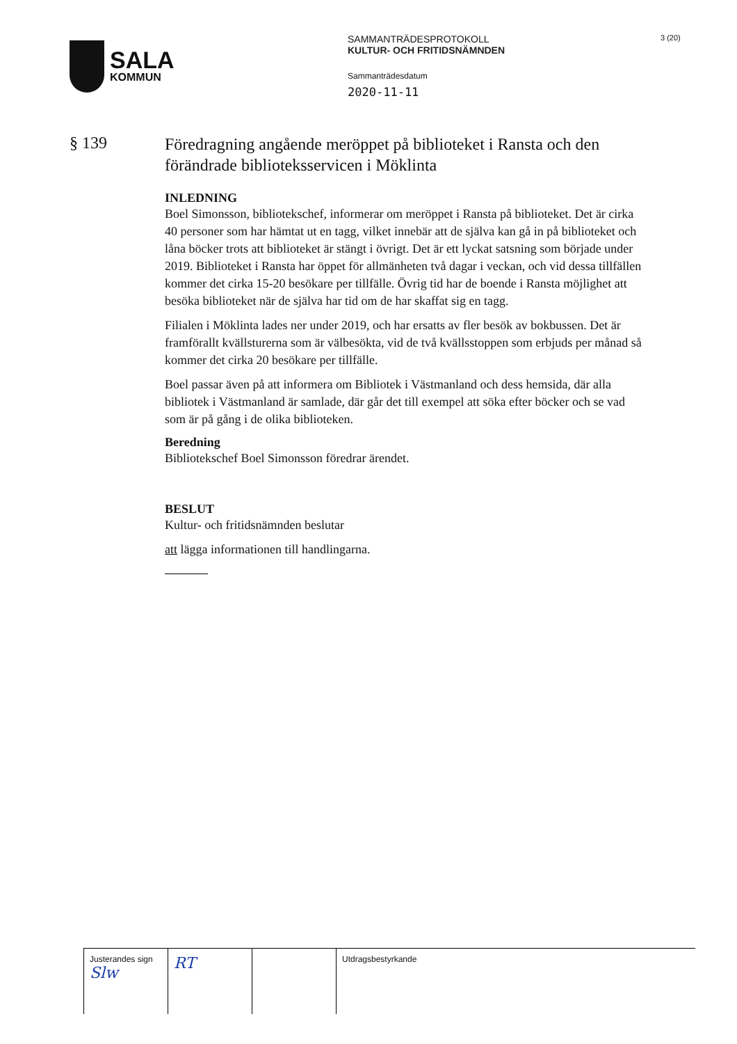SALA
KOMMUN
SAMMANTRÄDESPROTOKOLL
KULTUR- OCH FRITIDSNÄMNDEN
Sammanträdesdatum
2020-11-11
3 (20)
§ 139
Föredragning angående meröppet på biblioteket i Ransta och den förändrade biblioteksservicen i Möklinta
INLEDNING
Boel Simonsson, bibliotekschef, informerar om meröppet i Ransta på biblioteket. Det är cirka 40 personer som har hämtat ut en tagg, vilket innebär att de själva kan gå in på biblioteket och låna böcker trots att biblioteket är stängt i övrigt. Det är ett lyckat satsning som började under 2019. Biblioteket i Ransta har öppet för allmänheten två dagar i veckan, och vid dessa tillfällen kommer det cirka 15-20 besökare per tillfälle. Övrig tid har de boende i Ransta möjlighet att besöka biblioteket när de själva har tid om de har skaffat sig en tagg.
Filialen i Möklinta lades ner under 2019, och har ersatts av fler besök av bokbussen. Det är framförallt kvällsturerna som är välbesökta, vid de två kvällsstoppen som erbjuds per månad så kommer det cirka 20 besökare per tillfälle.
Boel passar även på att informera om Bibliotek i Västmanland och dess hemsida, där alla bibliotek i Västmanland är samlade, där går det till exempel att söka efter böcker och se vad som är på gång i de olika biblioteken.
Beredning
Bibliotekschef Boel Simonsson föredrar ärendet.
BESLUT
Kultur- och fritidsnämnden beslutar
att lägga informationen till handlingarna.
| Justerandes sign Slw | RT | | Utdragsbestyrkande |